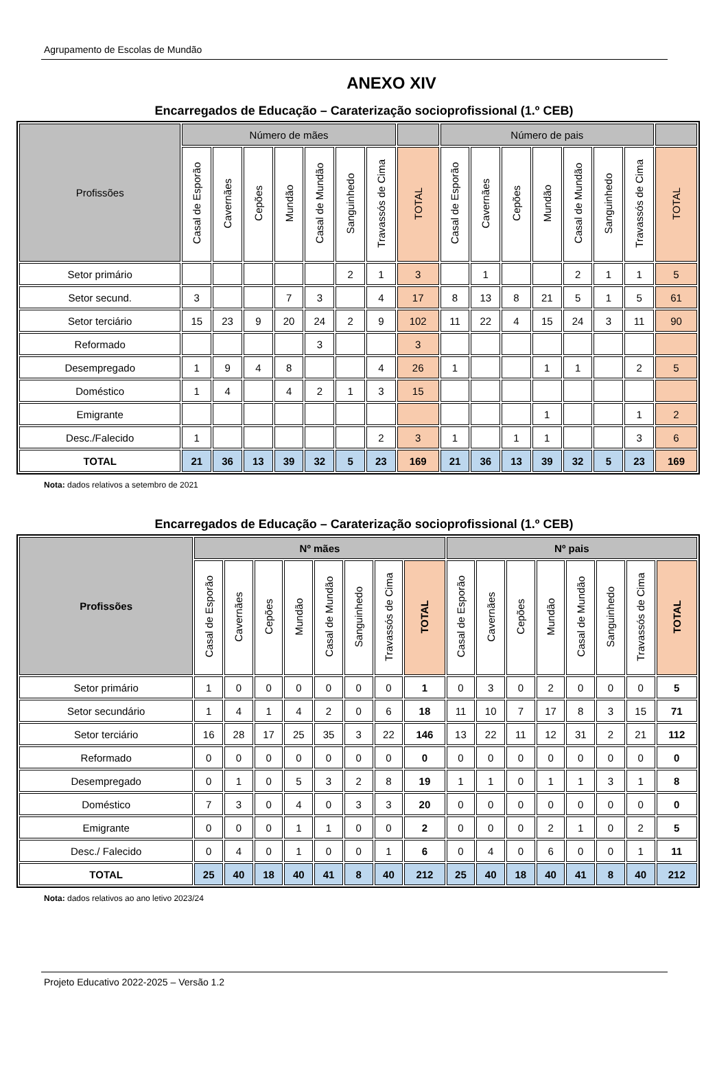Agrupamento de Escolas de Mundão
ANEXO XIV
Encarregados de Educação – Caraterização socioprofissional (1.º CEB)
| Profissões | Número de mães | | | | | | | | Número de pais | | | | | | | |
| --- | --- | --- | --- | --- | --- | --- | --- | --- | --- | --- | --- | --- | --- | --- | --- | --- |
| | Casal de Esporão | Cavernães | Cepões | Mundão | Casal de Mundão | Sanguinhedo | Travassós de Cima | TOTAL | Casal de Esporão | Cavernães | Cepões | Mundão | Casal de Mundão | Sanguinhedo | Travassós de Cima | TOTAL |
| Setor primário | | | | | | 2 | 1 | 3 | | 1 | | | 2 | 1 | 1 | 5 |
| Setor secund. | 3 | | | 7 | 3 | | 4 | 17 | 8 | 13 | 8 | 21 | 5 | 1 | 5 | 61 |
| Setor terciário | 15 | 23 | 9 | 20 | 24 | 2 | 9 | 102 | 11 | 22 | 4 | 15 | 24 | 3 | 11 | 90 |
| Reformado | | | | | 3 | | | 3 | | | | | | | | |
| Desempregado | 1 | 9 | 4 | 8 | | | 4 | 26 | 1 | | | 1 | 1 | | 2 | 5 |
| Doméstico | 1 | 4 | | 4 | 2 | 1 | 3 | 15 | | | | | | | | |
| Emigrante | | | | | | | | | | | | 1 | | | 1 | 2 |
| Desc./Falecido | 1 | | | | | | 2 | 3 | 1 | | 1 | 1 | | | 3 | 6 |
| TOTAL | 21 | 36 | 13 | 39 | 32 | 5 | 23 | 169 | 21 | 36 | 13 | 39 | 32 | 5 | 23 | 169 |
Nota: dados relativos a setembro de 2021
Encarregados de Educação – Caraterização socioprofissional (1.º CEB)
| Profissões | Nº mães | | | | | | | | Nº pais | | | | | | | |
| --- | --- | --- | --- | --- | --- | --- | --- | --- | --- | --- | --- | --- | --- | --- | --- | --- |
| | Casal de Esporão | Cavernães | Cepões | Mundão | Casal de Mundão | Sanguinhedo | Travassós de Cima | TOTAL | Casal de Esporão | Cavernães | Cepões | Mundão | Casal de Mundão | Sanguinhedo | Travassós de Cima | TOTAL |
| Setor primário | 1 | 0 | 0 | 0 | 0 | 0 | 0 | 1 | 0 | 3 | 0 | 2 | 0 | 0 | 0 | 5 |
| Setor secundário | 1 | 4 | 1 | 4 | 2 | 0 | 6 | 18 | 11 | 10 | 7 | 17 | 8 | 3 | 15 | 71 |
| Setor terciário | 16 | 28 | 17 | 25 | 35 | 3 | 22 | 146 | 13 | 22 | 11 | 12 | 31 | 2 | 21 | 112 |
| Reformado | 0 | 0 | 0 | 0 | 0 | 0 | 0 | 0 | 0 | 0 | 0 | 0 | 0 | 0 | 0 | 0 |
| Desempregado | 0 | 1 | 0 | 5 | 3 | 2 | 8 | 19 | 1 | 1 | 0 | 1 | 1 | 3 | 1 | 8 |
| Doméstico | 7 | 3 | 0 | 4 | 0 | 3 | 3 | 20 | 0 | 0 | 0 | 0 | 0 | 0 | 0 | 0 |
| Emigrante | 0 | 0 | 0 | 1 | 1 | 0 | 0 | 2 | 0 | 0 | 0 | 2 | 1 | 0 | 2 | 5 |
| Desc./ Falecido | 0 | 4 | 0 | 1 | 0 | 0 | 1 | 6 | 0 | 4 | 0 | 6 | 0 | 0 | 1 | 11 |
| TOTAL | 25 | 40 | 18 | 40 | 41 | 8 | 40 | 212 | 25 | 40 | 18 | 40 | 41 | 8 | 40 | 212 |
Nota: dados relativos ao ano letivo 2023/24
Projeto Educativo 2022-2025 – Versão 1.2